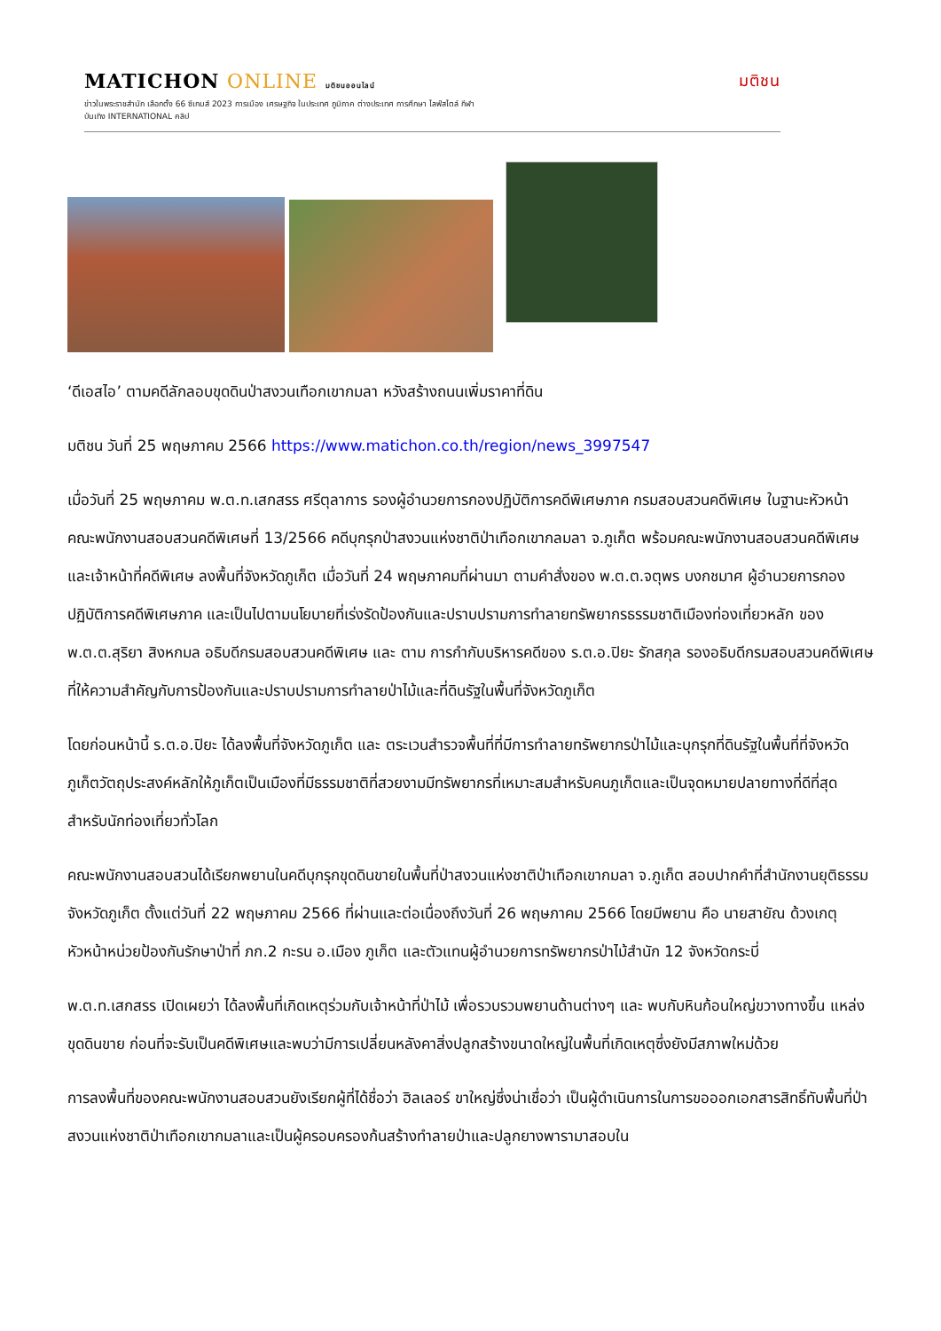MATICHON ONLINE มติชนออนไลน์ มติชน
ข่าวในพระราชสำนัก เลือกตั้ง 66 ซีเกมส์ 2023 การเมือง เศรษฐกิจ ในประเทศ ภูมิภาค ต่างประเทศ การศึกษา ไลฟ์สไตล์ กีฬา
บันเทิง INTERNATIONAL คลิป
‘ดีเอสไอ’ ตามคดีลักลอบขุดดินป่าสงวนเทือกเขากมลา หวังสร้างถนนเพิ่มราคาที่ดิน
มติชน วันที่ 25 พฤษภาคม 2566 https://www.matichon.co.th/region/news_3997547
เมื่อวันที่ 25 พฤษภาคม พ.ต.ท.เสกสรร ศรีตุลาการ รองผู้อำนวยการกองปฏิบัติการคดีพิเศษภาค กรมสอบสวนคดีพิเศษ ในฐานะหัวหน้าคณะพนักงานสอบสวนคดีพิเศษที่ 13/2566 คดีบุกรุกป่าสงวนแห่งชาติป่าเทือกเขากลมลา จ.ภูเก็ต พร้อมคณะพนักงานสอบสวนคดีพิเศษและเจ้าหน้าที่คดีพิเศษ ลงพื้นที่จังหวัดภูเก็ต เมื่อวันที่ 24 พฤษภาคมที่ผ่านมา ตามคำสั่งของ พ.ต.ต.จตุพร บงกชมาศ ผู้อำนวยการกองปฏิบัติการคดีพิเศษภาค และเป็นไปตามนโยบายที่เร่งรัดป้องกันและปราบปรามการทำลายทรัพยากรธรรมชาติเมืองท่องเที่ยวหลัก ของ พ.ต.ต.สุริยา สิงหกมล อธิบดีกรมสอบสวนคดีพิเศษ และ ตาม การกำกับบริหารคดีของ ร.ต.อ.ปิยะ รักสกุล รองอธิบดีกรมสอบสวนคดีพิเศษ ที่ให้ความสำคัญกับการป้องกันและปราบปรามการทำลายป่าไม้และที่ดินรัฐในพื้นที่จังหวัดภูเก็ต
โดยก่อนหน้านี้ ร.ต.อ.ปิยะ ได้ลงพื้นที่จังหวัดภูเก็ต และ ตระเวนสำรวจพื้นที่ที่มีการทำลายทรัพยากรป่าไม้และบุกรุกที่ดินรัฐในพื้นที่ที่จังหวัดภูเก็ตวัตถุประสงค์หลักให้ภูเก็ตเป็นเมืองที่มีธรรมชาติที่สวยงามมีทรัพยากรที่เหมาะสมสำหรับคนภูเก็ตและเป็นจุดหมายปลายทางที่ดีที่สุดสำหรับนักท่องเที่ยวทั่วโลก
คณะพนักงานสอบสวนได้เรียกพยานในคดีบุกรุกขุดดินขายในพื้นที่ป่าสงวนแห่งชาติป่าเทือกเขากมลา จ.ภูเก็ต สอบปากคำที่สำนักงานยุติธรรมจังหวัดภูเก็ต ตั้งแต่วันที่ 22 พฤษภาคม 2566 ที่ผ่านและต่อเนื่องถึงวันที่ 26 พฤษภาคม 2566 โดยมีพยาน คือ นายสายัณ ด้วงเกตุ หัวหน้าหน่วยป้องกันรักษาป่าที่ ภก.2 กะรน อ.เมือง ภูเก็ต และตัวแทนผู้อำนวยการทรัพยากรป่าไม้สำนัก 12 จังหวัดกระบี่
พ.ต.ท.เสกสรร เปิดเผยว่า ได้ลงพื้นที่เกิดเหตุร่วมกับเจ้าหน้าที่ป่าไม้ เพื่อรวบรวมพยานด้านต่างๆ และ พบกับหินก้อนใหญ่ขวางทางขึ้น แหล่งขุดดินขาย ก่อนที่จะรับเป็นคดีพิเศษและพบว่ามีการเปลี่ยนหลังคาสิ่งปลูกสร้างขนาดใหญ่ในพื้นที่เกิดเหตุซึ่งยังมีสภาพใหม่ด้วย
การลงพื้นที่ของคณะพนักงานสอบสวนยังเรียกผู้ที่ได้ชื่อว่า ฮิลเลอร์ ขาใหญ่ซึ่งน่าเชื่อว่า เป็นผู้ดำเนินการในการขอออกเอกสารสิทธิ์ทับพื้นที่ป่าสงวนแห่งชาติป่าเทือกเขากมลาและเป็นผู้ครอบครองก้นสร้างทำลายป่าและปลูกยางพารามาสอบใน